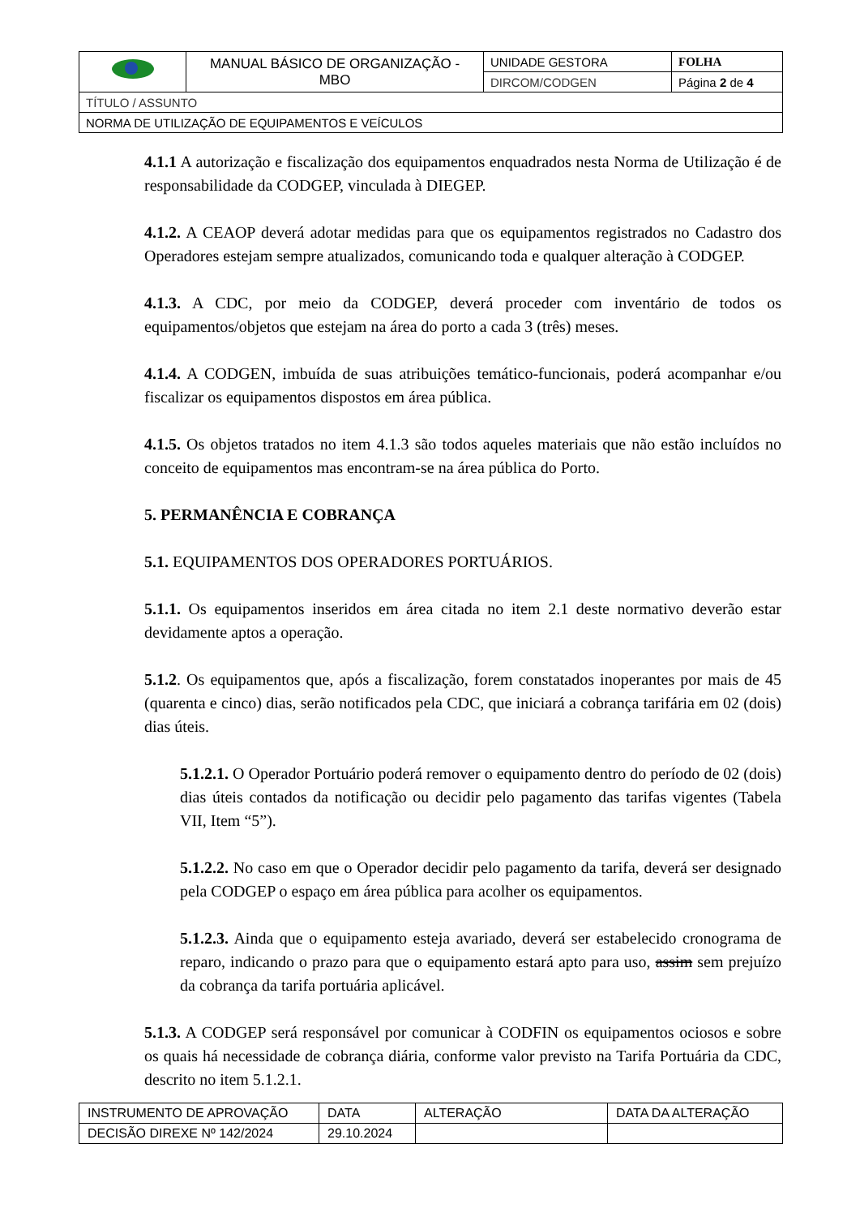| | MANUAL BÁSICO DE ORGANIZAÇÃO - MBO | UNIDADE GESTORA | FOLHA |
| | | DIRCOM/CODGEN | Página 2 de 4 |
| TÍTULO / ASSUNTO | | | |
| NORMA DE UTILIZAÇÃO DE EQUIPAMENTOS E VEÍCULOS | | | |
4.1.1 A autorização e fiscalização dos equipamentos enquadrados nesta Norma de Utilização é de responsabilidade da CODGEP, vinculada à DIEGEP.
4.1.2. A CEAOP deverá adotar medidas para que os equipamentos registrados no Cadastro dos Operadores estejam sempre atualizados, comunicando toda e qualquer alteração à CODGEP.
4.1.3. A CDC, por meio da CODGEP, deverá proceder com inventário de todos os equipamentos/objetos que estejam na área do porto a cada 3 (três) meses.
4.1.4. A CODGEN, imbuída de suas atribuições temático-funcionais, poderá acompanhar e/ou fiscalizar os equipamentos dispostos em área pública.
4.1.5. Os objetos tratados no item 4.1.3 são todos aqueles materiais que não estão incluídos no conceito de equipamentos mas encontram-se na área pública do Porto.
5. PERMANÊNCIA E COBRANÇA
5.1. EQUIPAMENTOS DOS OPERADORES PORTUÁRIOS.
5.1.1. Os equipamentos inseridos em área citada no item 2.1 deste normativo deverão estar devidamente aptos a operação.
5.1.2. Os equipamentos que, após a fiscalização, forem constatados inoperantes por mais de 45 (quarenta e cinco) dias, serão notificados pela CDC, que iniciará a cobrança tarifária em 02 (dois) dias úteis.
5.1.2.1. O Operador Portuário poderá remover o equipamento dentro do período de 02 (dois) dias úteis contados da notificação ou decidir pelo pagamento das tarifas vigentes (Tabela VII, Item “5”).
5.1.2.2. No caso em que o Operador decidir pelo pagamento da tarifa, deverá ser designado pela CODGEP o espaço em área pública para acolher os equipamentos.
5.1.2.3. Ainda que o equipamento esteja avariado, deverá ser estabelecido cronograma de reparo, indicando o prazo para que o equipamento estará apto para uso, assim sem prejuízo da cobrança da tarifa portuária aplicável.
5.1.3. A CODGEP será responsável por comunicar à CODFIN os equipamentos ociosos e sobre os quais há necessidade de cobrança diária, conforme valor previsto na Tarifa Portuária da CDC, descrito no item 5.1.2.1.
| INSTRUMENTO DE APROVAÇÃO | DATA | ALTERAÇÃO | DATA DA ALTERAÇÃO |
| DECISÃO DIREXE Nº 142/2024 | 29.10.2024 | | |